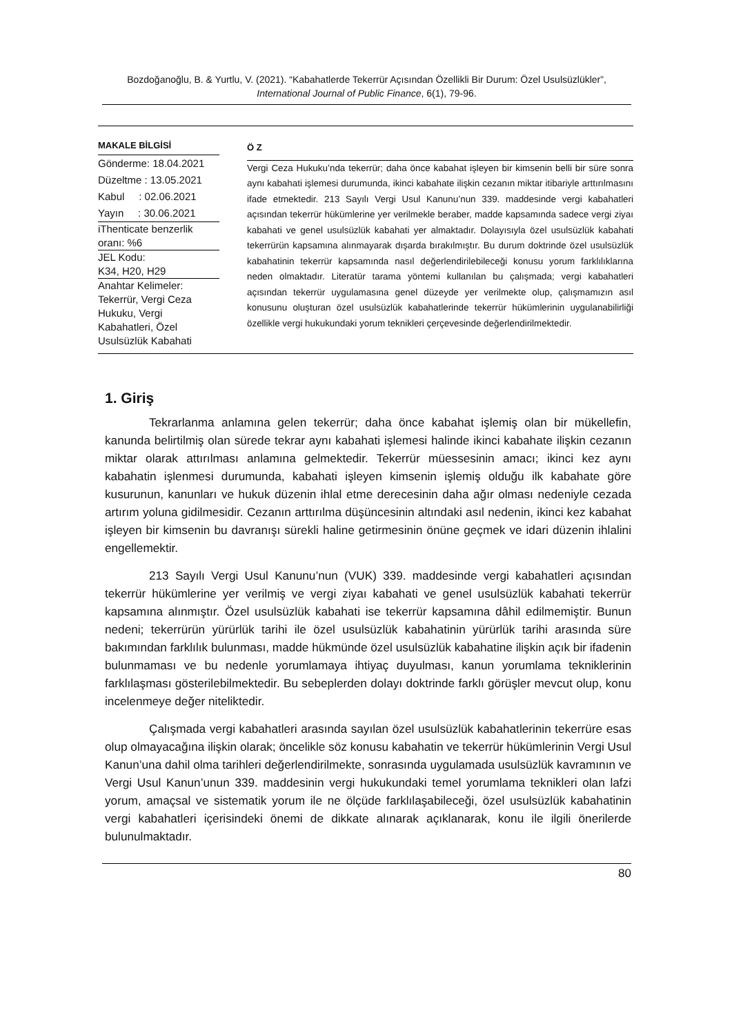Bozdoğanoğlu, B. & Yurtlu, V. (2021). “Kabahatlerde Tekerrür Açısından Özellikli Bir Durum: Özel Usulsüzlükler”, International Journal of Public Finance, 6(1), 79-96.
MAKALE BİLGİSİ
Gönderme: 18.04.2021
Düzeltme : 13.05.2021
Kabul : 02.06.2021
Yayın : 30.06.2021
iThenticate benzerlik oranı: %6
JEL Kodu:
K34, H20, H29
Anahtar Kelimeler:
Tekerrür, Vergi Ceza Hukuku, Vergi Kabahatleri, Özel Usulsüzlük Kabahati
Ö Z
Vergi Ceza Hukuku’nda tekerrür; daha önce kabahat işleyen bir kimsenin belli bir süre sonra aynı kabahati işlemesi durumunda, ikinci kabahate ilişkin cezanın miktar itibariyle arttırılmasını ifade etmektedir. 213 Sayılı Vergi Usul Kanunu’nun 339. maddesinde vergi kabahatleri açısından tekerrür hükümlerine yer verilmekle beraber, madde kapsamında sadece vergi ziyaı kabahati ve genel usulsüzlük kabahati yer almaktadır. Dolayısıyla özel usulsüzlük kabahati tekerrürün kapsamına alınmayarak dışarda bırakılmıştır. Bu durum doktrinde özel usulsüzlük kabahatinin tekerrür kapsamında nasıl değerlendirilebileceği konusu yorum farklılıklarına neden olmaktadır. Literatür tarama yöntemi kullanılan bu çalışmada; vergi kabahatleri açısından tekerrür uygulamasına genel düzeyde yer verilmekte olup, çalışmamızın asıl konusunu oluşturan özel usulsüzlük kabahatlerinde tekerrür hükümlerinin uygulanabilirliği özellikle vergi hukukundaki yorum teknikleri çerçevesinde değerlendirilmektedir.
1. Giriş
Tekrarlanma anlamına gelen tekerrür; daha önce kabahat işlemiş olan bir mükellefin, kanunda belirtilmiş olan sürede tekrar aynı kabahati işlemesi halinde ikinci kabahate ilişkin cezanın miktar olarak attırılması anlamına gelmektedir. Tekerrür müessesinin amacı; ikinci kez aynı kabahatin işlenmesi durumunda, kabahati işleyen kimsenin işlemiş olduğu ilk kabahate göre kusurunun, kanunları ve hukuk düzenin ihlal etme derecesinin daha ağır olması nedeniyle cezada artırım yoluna gidilmesidir. Cezanın arttırılma düşüncesinin altındaki asıl nedenin, ikinci kez kabahat işleyen bir kimsenin bu davranışı sürekli haline getirmesinin önüne geçmek ve idari düzenin ihlalini engellemektir.
213 Sayılı Vergi Usul Kanunu’nun (VUK) 339. maddesinde vergi kabahatleri açısından tekerrür hükümlerine yer verilmiş ve vergi ziyaı kabahati ve genel usulsüzlük kabahati tekerrür kapsamına alınmıştır. Özel usulsüzlük kabahati ise tekerrür kapsamına dâhil edilmemiştir. Bunun nedeni; tekerrürün yürürlük tarihi ile özel usulsüzlük kabahatinin yürürlük tarihi arasında süre bakımından farklılık bulunması, madde hükmünde özel usulsüzlük kabahatine ilişkin açık bir ifadenin bulunmaması ve bu nedenle yorumlamaya ihtiyaç duyulması, kanun yorumlama tekniklerinin farklılaşması gösterilebilmektedir. Bu sebeplerden dolayı doktrinde farklı görüşler mevcut olup, konu incelenmeye değer niteliktedir.
Çalışmada vergi kabahatleri arasında sayılan özel usulsüzlük kabahatlerinin tekerrüre esas olup olmayacağına ilişkin olarak; öncelikle söz konusu kabahatin ve tekerrür hükümlerinin Vergi Usul Kanun’una dahil olma tarihleri değerlendirilmekte, sonrasında uygulamada usulsüzlük kavramının ve Vergi Usul Kanun’unun 339. maddesinin vergi hukukundaki temel yorumlama teknikleri olan lafzi yorum, amaçsal ve sistematik yorum ile ne ölçüde farklılaşabileceği, özel usulsüzlük kabahatinin vergi kabahatleri içerisindeki önemi de dikkate alınarak açıklanarak, konu ile ilgili önerilerde bulunulmaktadır.
80